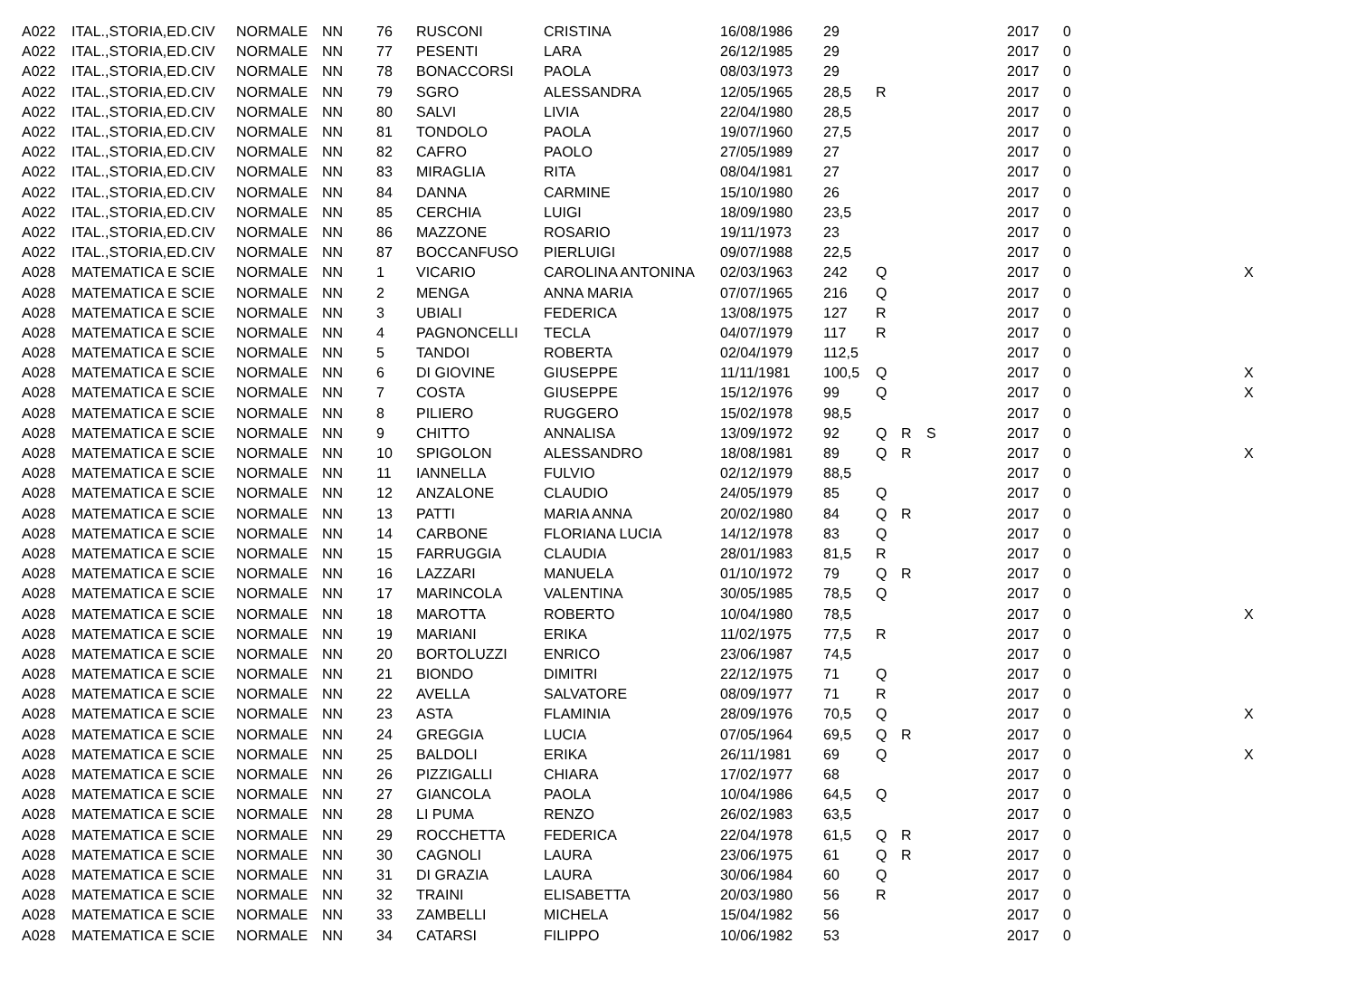| A022 | ITAL.,STORIA,ED.CIV | NORMALE | NN | 76 | RUSCONI | CRISTINA | 16/08/1986 | 29 | | | | 2017 | 0 | |
| A022 | ITAL.,STORIA,ED.CIV | NORMALE | NN | 77 | PESENTI | LARA | 26/12/1985 | 29 | | | | 2017 | 0 | |
| A022 | ITAL.,STORIA,ED.CIV | NORMALE | NN | 78 | BONACCORSI | PAOLA | 08/03/1973 | 29 | | | | 2017 | 0 | |
| A022 | ITAL.,STORIA,ED.CIV | NORMALE | NN | 79 | SGRO | ALESSANDRA | 12/05/1965 | 28,5 | R | | | 2017 | 0 | |
| A022 | ITAL.,STORIA,ED.CIV | NORMALE | NN | 80 | SALVI | LIVIA | 22/04/1980 | 28,5 | | | | 2017 | 0 | |
| A022 | ITAL.,STORIA,ED.CIV | NORMALE | NN | 81 | TONDOLO | PAOLA | 19/07/1960 | 27,5 | | | | 2017 | 0 | |
| A022 | ITAL.,STORIA,ED.CIV | NORMALE | NN | 82 | CAFRO | PAOLO | 27/05/1989 | 27 | | | | 2017 | 0 | |
| A022 | ITAL.,STORIA,ED.CIV | NORMALE | NN | 83 | MIRAGLIA | RITA | 08/04/1981 | 27 | | | | 2017 | 0 | |
| A022 | ITAL.,STORIA,ED.CIV | NORMALE | NN | 84 | DANNA | CARMINE | 15/10/1980 | 26 | | | | 2017 | 0 | |
| A022 | ITAL.,STORIA,ED.CIV | NORMALE | NN | 85 | CERCHIA | LUIGI | 18/09/1980 | 23,5 | | | | 2017 | 0 | |
| A022 | ITAL.,STORIA,ED.CIV | NORMALE | NN | 86 | MAZZONE | ROSARIO | 19/11/1973 | 23 | | | | 2017 | 0 | |
| A022 | ITAL.,STORIA,ED.CIV | NORMALE | NN | 87 | BOCCANFUSO | PIERLUIGI | 09/07/1988 | 22,5 | | | | 2017 | 0 | |
| A028 | MATEMATICA E SCIE | NORMALE | NN | 1 | VICARIO | CAROLINA ANTONINA | 02/03/1963 | 242 | Q | | | 2017 | 0 | X |
| A028 | MATEMATICA E SCIE | NORMALE | NN | 2 | MENGA | ANNA MARIA | 07/07/1965 | 216 | Q | | | 2017 | 0 | |
| A028 | MATEMATICA E SCIE | NORMALE | NN | 3 | UBIALI | FEDERICA | 13/08/1975 | 127 | R | | | 2017 | 0 | |
| A028 | MATEMATICA E SCIE | NORMALE | NN | 4 | PAGNONCELLI | TECLA | 04/07/1979 | 117 | R | | | 2017 | 0 | |
| A028 | MATEMATICA E SCIE | NORMALE | NN | 5 | TANDOI | ROBERTA | 02/04/1979 | 112,5 | | | | 2017 | 0 | |
| A028 | MATEMATICA E SCIE | NORMALE | NN | 6 | DI GIOVINE | GIUSEPPE | 11/11/1981 | 100,5 | Q | | | 2017 | 0 | X |
| A028 | MATEMATICA E SCIE | NORMALE | NN | 7 | COSTA | GIUSEPPE | 15/12/1976 | 99 | Q | | | 2017 | 0 | X |
| A028 | MATEMATICA E SCIE | NORMALE | NN | 8 | PILIERO | RUGGERO | 15/02/1978 | 98,5 | | | | 2017 | 0 | |
| A028 | MATEMATICA E SCIE | NORMALE | NN | 9 | CHITTO | ANNALISA | 13/09/1972 | 92 | Q | R | S | 2017 | 0 | |
| A028 | MATEMATICA E SCIE | NORMALE | NN | 10 | SPIGOLON | ALESSANDRO | 18/08/1981 | 89 | Q | R | | 2017 | 0 | X |
| A028 | MATEMATICA E SCIE | NORMALE | NN | 11 | IANNELLA | FULVIO | 02/12/1979 | 88,5 | | | | 2017 | 0 | |
| A028 | MATEMATICA E SCIE | NORMALE | NN | 12 | ANZALONE | CLAUDIO | 24/05/1979 | 85 | Q | | | 2017 | 0 | |
| A028 | MATEMATICA E SCIE | NORMALE | NN | 13 | PATTI | MARIA ANNA | 20/02/1980 | 84 | Q | R | | 2017 | 0 | |
| A028 | MATEMATICA E SCIE | NORMALE | NN | 14 | CARBONE | FLORIANA LUCIA | 14/12/1978 | 83 | Q | | | 2017 | 0 | |
| A028 | MATEMATICA E SCIE | NORMALE | NN | 15 | FARRUGGIA | CLAUDIA | 28/01/1983 | 81,5 | R | | | 2017 | 0 | |
| A028 | MATEMATICA E SCIE | NORMALE | NN | 16 | LAZZARI | MANUELA | 01/10/1972 | 79 | Q | R | | 2017 | 0 | |
| A028 | MATEMATICA E SCIE | NORMALE | NN | 17 | MARINCOLA | VALENTINA | 30/05/1985 | 78,5 | Q | | | 2017 | 0 | |
| A028 | MATEMATICA E SCIE | NORMALE | NN | 18 | MAROTTA | ROBERTO | 10/04/1980 | 78,5 | | | | 2017 | 0 | X |
| A028 | MATEMATICA E SCIE | NORMALE | NN | 19 | MARIANI | ERIKA | 11/02/1975 | 77,5 | R | | | 2017 | 0 | |
| A028 | MATEMATICA E SCIE | NORMALE | NN | 20 | BORTOLUZZI | ENRICO | 23/06/1987 | 74,5 | | | | 2017 | 0 | |
| A028 | MATEMATICA E SCIE | NORMALE | NN | 21 | BIONDO | DIMITRI | 22/12/1975 | 71 | Q | | | 2017 | 0 | |
| A028 | MATEMATICA E SCIE | NORMALE | NN | 22 | AVELLA | SALVATORE | 08/09/1977 | 71 | R | | | 2017 | 0 | |
| A028 | MATEMATICA E SCIE | NORMALE | NN | 23 | ASTA | FLAMINIA | 28/09/1976 | 70,5 | Q | | | 2017 | 0 | X |
| A028 | MATEMATICA E SCIE | NORMALE | NN | 24 | GREGGIA | LUCIA | 07/05/1964 | 69,5 | Q | R | | 2017 | 0 | |
| A028 | MATEMATICA E SCIE | NORMALE | NN | 25 | BALDOLI | ERIKA | 26/11/1981 | 69 | Q | | | 2017 | 0 | X |
| A028 | MATEMATICA E SCIE | NORMALE | NN | 26 | PIZZIGALLI | CHIARA | 17/02/1977 | 68 | | | | 2017 | 0 | |
| A028 | MATEMATICA E SCIE | NORMALE | NN | 27 | GIANCOLA | PAOLA | 10/04/1986 | 64,5 | Q | | | 2017 | 0 | |
| A028 | MATEMATICA E SCIE | NORMALE | NN | 28 | LI PUMA | RENZO | 26/02/1983 | 63,5 | | | | 2017 | 0 | |
| A028 | MATEMATICA E SCIE | NORMALE | NN | 29 | ROCCHETTA | FEDERICA | 22/04/1978 | 61,5 | Q | R | | 2017 | 0 | |
| A028 | MATEMATICA E SCIE | NORMALE | NN | 30 | CAGNOLI | LAURA | 23/06/1975 | 61 | Q | R | | 2017 | 0 | |
| A028 | MATEMATICA E SCIE | NORMALE | NN | 31 | DI GRAZIA | LAURA | 30/06/1984 | 60 | Q | | | 2017 | 0 | |
| A028 | MATEMATICA E SCIE | NORMALE | NN | 32 | TRAINI | ELISABETTA | 20/03/1980 | 56 | R | | | 2017 | 0 | |
| A028 | MATEMATICA E SCIE | NORMALE | NN | 33 | ZAMBELLI | MICHELA | 15/04/1982 | 56 | | | | 2017 | 0 | |
| A028 | MATEMATICA E SCIE | NORMALE | NN | 34 | CATARSI | FILIPPO | 10/06/1982 | 53 | | | | 2017 | 0 | |